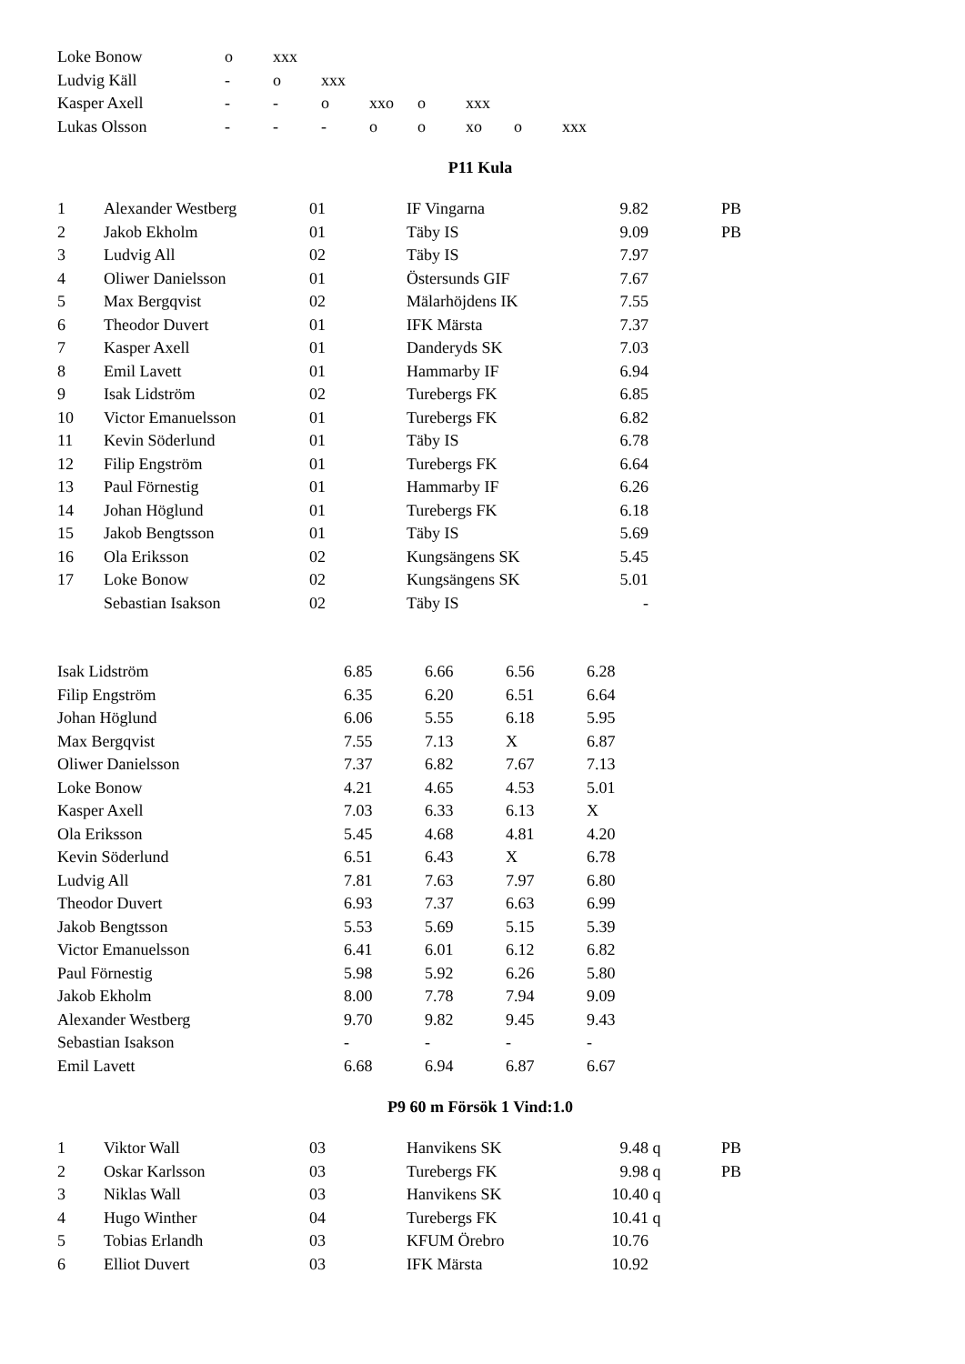| Loke Bonow | o | xxx | | | | | | |
| Ludvig Käll | - | o | xxx | | | | | |
| Kasper Axell | - | - | o | xxo | o | xxx | | |
| Lukas Olsson | - | - | - | o | o | xo | o | xxx |
P11 Kula
| 1 | Alexander Westberg | 01 | IF Vingarna | 9.82 | | PB |
| 2 | Jakob Ekholm | 01 | Täby IS | 9.09 | | PB |
| 3 | Ludvig All | 02 | Täby IS | 7.97 | | |
| 4 | Oliwer Danielsson | 01 | Östersunds GIF | 7.67 | | |
| 5 | Max Bergqvist | 02 | Mälarhöjdens IK | 7.55 | | |
| 6 | Theodor Duvert | 01 | IFK Märsta | 7.37 | | |
| 7 | Kasper Axell | 01 | Danderyds SK | 7.03 | | |
| 8 | Emil Lavett | 01 | Hammarby IF | 6.94 | | |
| 9 | Isak Lidström | 02 | Turebergs FK | 6.85 | | |
| 10 | Victor Emanuelsson | 01 | Turebergs FK | 6.82 | | |
| 11 | Kevin Söderlund | 01 | Täby IS | 6.78 | | |
| 12 | Filip Engström | 01 | Turebergs FK | 6.64 | | |
| 13 | Paul Förnestig | 01 | Hammarby IF | 6.26 | | |
| 14 | Johan Höglund | 01 | Turebergs FK | 6.18 | | |
| 15 | Jakob Bengtsson | 01 | Täby IS | 5.69 | | |
| 16 | Ola Eriksson | 02 | Kungsängens SK | 5.45 | | |
| 17 | Loke Bonow | 02 | Kungsängens SK | 5.01 | | |
| | Sebastian Isakson | 02 | Täby IS | - | | |
| Isak Lidström | 6.85 | 6.66 | 6.56 | 6.28 |
| Filip Engström | 6.35 | 6.20 | 6.51 | 6.64 |
| Johan Höglund | 6.06 | 5.55 | 6.18 | 5.95 |
| Max Bergqvist | 7.55 | 7.13 | X | 6.87 |
| Oliwer Danielsson | 7.37 | 6.82 | 7.67 | 7.13 |
| Loke Bonow | 4.21 | 4.65 | 4.53 | 5.01 |
| Kasper Axell | 7.03 | 6.33 | 6.13 | X |
| Ola Eriksson | 5.45 | 4.68 | 4.81 | 4.20 |
| Kevin Söderlund | 6.51 | 6.43 | X | 6.78 |
| Ludvig All | 7.81 | 7.63 | 7.97 | 6.80 |
| Theodor Duvert | 6.93 | 7.37 | 6.63 | 6.99 |
| Jakob Bengtsson | 5.53 | 5.69 | 5.15 | 5.39 |
| Victor Emanuelsson | 6.41 | 6.01 | 6.12 | 6.82 |
| Paul Förnestig | 5.98 | 5.92 | 6.26 | 5.80 |
| Jakob Ekholm | 8.00 | 7.78 | 7.94 | 9.09 |
| Alexander Westberg | 9.70 | 9.82 | 9.45 | 9.43 |
| Sebastian Isakson | - | - | - | - |
| Emil Lavett | 6.68 | 6.94 | 6.87 | 6.67 |
P9 60 m Försök 1 Vind:1.0
| 1 | Viktor Wall | 03 | Hanvikens SK | 9.48 | q | PB |
| 2 | Oskar Karlsson | 03 | Turebergs FK | 9.98 | q | PB |
| 3 | Niklas Wall | 03 | Hanvikens SK | 10.40 | q | |
| 4 | Hugo Winther | 04 | Turebergs FK | 10.41 | q | |
| 5 | Tobias Erlandh | 03 | KFUM Örebro | 10.76 | | |
| 6 | Elliot Duvert | 03 | IFK Märsta | 10.92 | | |